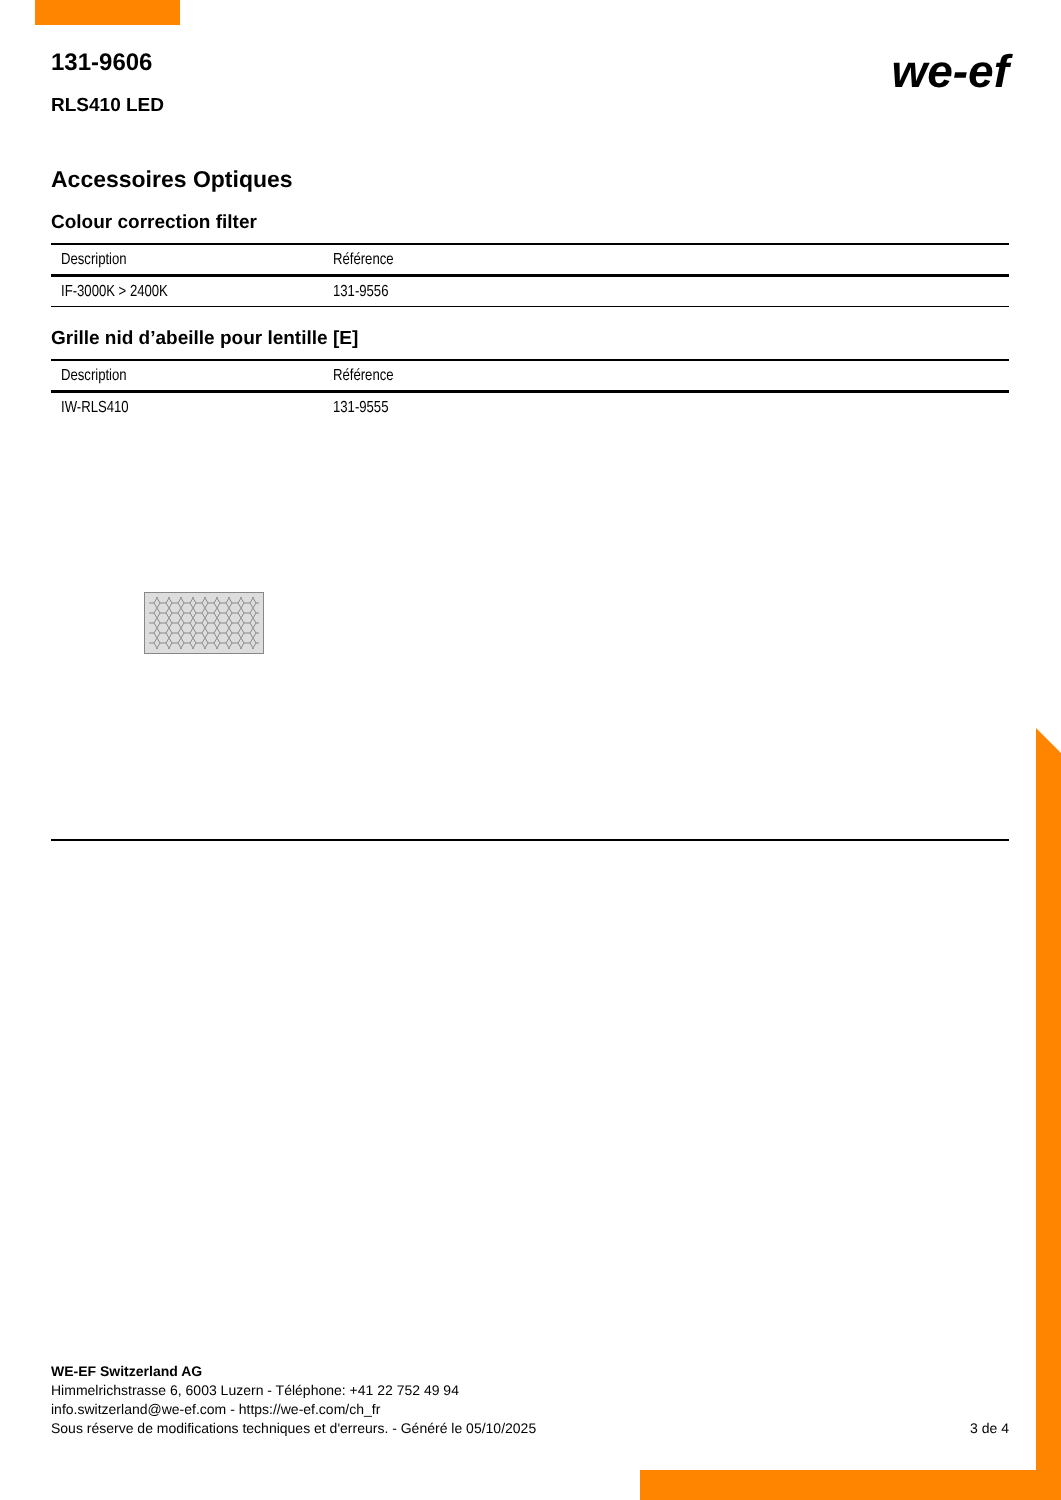we-ef
131-9606
RLS410 LED
Accessoires Optiques
Colour correction filter
| Description | Référence |
| --- | --- |
| IF-3000K > 2400K | 131-9556 |
Grille nid d’abeille pour lentille [E]
| Description | Référence |
| --- | --- |
| IW-RLS410 | 131-9555 |
WE-EF Switzerland AG
Himmelrichstrasse 6, 6003 Luzern - Téléphone: +41 22 752 49 94
info.switzerland@we-ef.com - https://we-ef.com/ch_fr
Sous réserve de modifications techniques et d'erreurs. - Généré le 05/10/2025 3 de 4